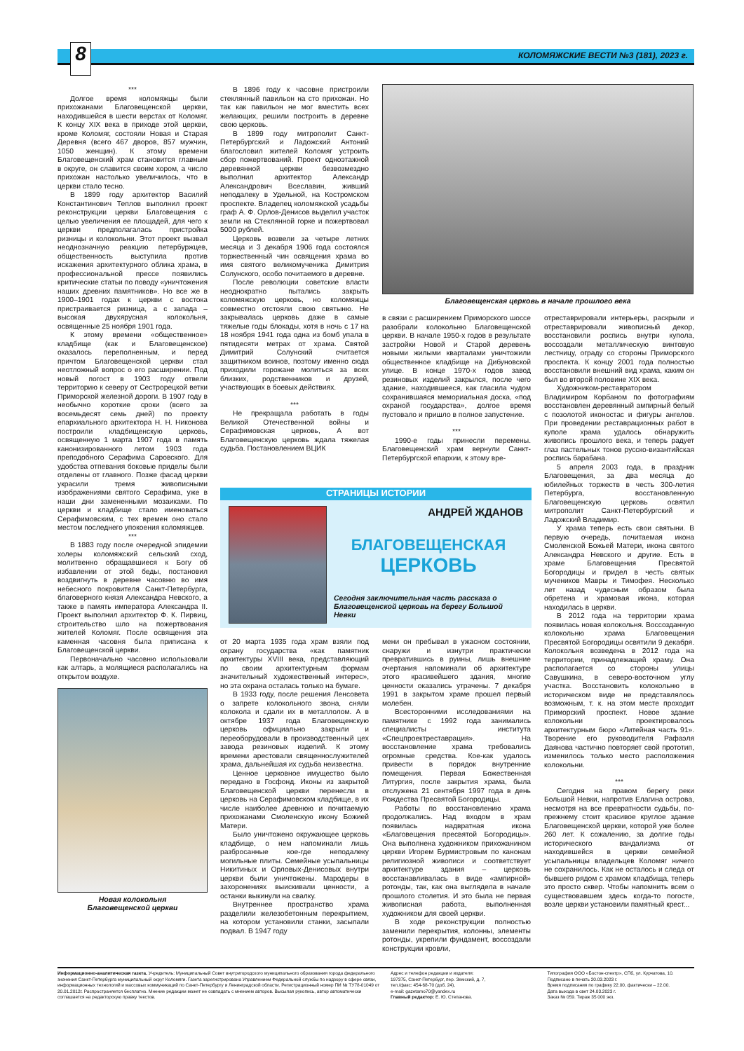8
КОЛОМЯЖСКИЕ ВЕСТИ №3 (181), 2023 г.
***
Долгое время коломяжцы были прихожанами Благовещенской церкви, находившейся в шести верстах от Коломяг. К концу XIX века в приходе этой церкви, кроме Коломяг, состояли Новая и Старая Деревня (всего 467 дворов, 857 мужчин, 1050 женщин). К этому времени Благовещенский храм становится главным в округе, он славится своим хором, а число прихожан настолько увеличилось, что в церкви стало тесно.
В 1899 году архитектор Василий Константинович Теплов выполнил проект реконструкции церкви Благовещения с целью увеличения ее площадей, для чего к церкви предполагалась пристройка ризницы и колокольни. Этот проект вызвал неоднозначную реакцию петербуржцев, общественность выступила против искажения архитектурного облика храма, в профессиональной прессе появились критические статьи по поводу «уничтожения наших древних памятников». Но все же в 1900–1901 годах к церкви с востока пристраивается ризница, а с запада – высокая двухярусная колокольня, освященные 25 ноября 1901 года.
К этому времени «общественное» кладбище (как и Благовещенское) оказалось переполненным, и перед причтом Благовещенской церкви стал неотложный вопрос о его расширении. Под новый погост в 1903 году отвели территорию к северу от Сестрорецкой ветки Приморской железной дороги. В 1907 году в необычно короткие сроки (всего за восемьдесят семь дней) по проекту епархиального архитектора Н. Н. Никонова построили кладбищенскую церковь, освященную 1 марта 1907 года в память канонизированного летом 1903 года преподобного Серафима Саровского. Для удобства отпевания боковые приделы были отделены от главного. Позже фасад церкви украсили тремя живописными изображениями святого Серафима, уже в наши дни замененными мозаиками. По церкви и кладбище стало именоваться Серафимовским, с тех времен оно стало местом последнего упокоения коломяжцев.
***
В 1883 году после очередной эпидемии холеры коломяжский сельский сход, молитвенно обращавшиеся к Богу об избавлении от этой беды, постановил воздвигнуть в деревне часовню во имя небесного покровителя Санкт-Петербурга, благоверного князя Александра Невского, а также в память императора Александра II. Проект выполнил архитектор Ф. К. Пирвиц, строительство шло на пожертвования жителей Коломяг. После освящения эта каменная часовня была приписана к Благовещенской церкви.
Первоначально часовню использовали как алтарь, а молящиеся располагались на открытом воздухе.
Новая колокольня
Благовещенской церкви
В 1896 году к часовне пристроили стеклянный павильон на сто прихожан. Но так как павильон не мог вместить всех желающих, решили построить в деревне свою церковь.
В 1899 году митрополит Санкт-Петербургский и Ладожский Антоний благословил жителей Коломяг устроить сбор пожертвований. Проект одноэтажной деревянной церкви безвозмездно выполнил архитектор Александр Александрович Всеславин, живший неподалеку в Удельной, на Костромском проспекте. Владелец коломяжской усадьбы граф А. Ф. Орлов-Денисов выделил участок земли на Стеклянной горке и пожертвовал 5000 рублей.
Церковь возвели за четыре летних месяца и 3 декабря 1906 года состоялся торжественный чин освящения храма во имя святого великомученика Димитрия Солунского, особо почитаемого в деревне.
После революции советские власти неоднократно пытались закрыть коломяжскую церковь, но коломяжцы совместно отстояли свою святыню. Не закрывалась церковь даже в самые тяжелые годы блокады, хотя в ночь с 17 на 18 ноября 1941 года одна из бомб упала в пятидесяти метрах от храма. Святой Димитрий Солунский считается защитником воинов, поэтому именно сюда приходили горожане молиться за всех близких, родственников и друзей, участвующих в боевых действиях.
***
Не прекращала работать в годы Великой Отечественной войны и Серафимовская церковь, А вот Благовещенскую церковь ждала тяжелая судьба. Постановлением ВЦИК
Благовещенская церковь в начале прошлого века
в связи с расширением Приморского шоссе разобрали колокольню Благовещенской церкви. В начале 1950-х годов в результате застройки Новой и Старой деревень новыми жилыми кварталами уничтожили общественное кладбище на Дибуновской улице. В конце 1970-х годов завод резиновых изделий закрылся, после чего здание, находившееся, как гласила чудом сохранившаяся мемориальная доска, «под охраной государства», долгое время пустовало и пришло в полное запустение.
***
1990-е годы принесли перемены. Благовещенский храм вернули Санкт-Петербургской епархии, к этому вре-
СТРАНИЦЫ ИСТОРИИ
АНДРЕЙ ЖДАНОВ
БЛАГОВЕЩЕНСКАЯ
ЦЕРКОВЬ
Сегодня заключительная часть рассказа о Благовещенской церковь на берегу Большой Невки
от 20 марта 1935 года храм взяли под охрану государства «как памятник архитектуры XVIII века, представляющий по своим архитектурным формам значительный художественный интерес», но эта охрана осталась только на бумаге.
В 1933 году, после решения Ленсовета о запрете колокольного звона, сняли колокола и сдали их в металлолом. А в октябре 1937 года Благовещенскую церковь официально закрыли и переоборудовали в производственный цех завода резиновых изделий. К этому времени арестовали священнослужителей храма, дальнейшая их судьба неизвестна.
Ценное церковное имущество было передано в Госфонд. Иконы из закрытой Благовещенской церкви перенесли в церковь на Серафимовском кладбище, в их числе наиболее древнюю и почитаемую прихожанами Смоленскую икону Божией Матери.
Было уничтожено окружающее церковь кладбище, о нем напоминали лишь разбросанные кое-где неподалеку могильные плиты. Семейные усыпальницы Никитиных и Орловых-Денисовых внутри церкви были уничтожены. Мародеры в захоронениях выискивали ценности, а останки выкинули на свалку.
Внутреннее пространство храма разделили железобетонным перекрытием, на котором установили станки, засыпали подвал. В 1947 году
мени он пребывал в ужасном состоянии, снаружи и изнутри практически превратившись в руины, лишь внешние очертания напоминали об архитектуре этого красивейшего здания, многие ценности оказались утрачены. 7 декабря 1991 в закрытом храме прошел первый молебен.
Всесторонними исследованиями на памятнике с 1992 года занимались специалисты института «Спецпроектреставрация». На восстановление храма требовались огромные средства. Кое-как удалось привести в порядок внутренние помещения. Первая Божественная Литургия, после закрытия храма, была отслужена 21 сентября 1997 года в день Рождества Пресвятой Богородицы.
Работы по восстановлению храма продолжались. Над входом в храм появилась надвратная икона «Благовещения пресвятой Богородицы». Она выполнена художником прихожанином церкви Игорем Бурмистровым по канонам религиозной живописи и соответствует архитектуре здания – церковь восстанавливалась в виде «ампирной» ротонды, так, как она выглядела в начале прошлого столетия. И это была не первая живописная работа, выполненная художником для своей церкви.
В ходе реконструкции полностью заменили перекрытия, колонны, элементы ротонды, укрепили фундамент, воссоздали конструкции кровли,
отреставрировали интерьеры, раскрыли и отреставрировали живописный декор, восстановили роспись внутри купола, воссоздали металлическую винтовую лестницу, ограду со стороны Приморского проспекта. К концу 2001 года полностью восстановили внешний вид храма, каким он был во второй половине XIX века.
Художником-реставратором Владимиром Корбаном по фотографиям восстановлен деревянный ампирный белый с позолотой иконостас и фигуры ангелов. При проведении реставрационных работ в куполе храма удалось обнаружить живопись прошлого века, и теперь радует глаз пастельных тонов русско-византийская роспись барабана.
5 апреля 2003 года, в праздник Благовещения, за два месяца до юбилейных торжеств в честь 300-летия Петербурга, восстановленную Благовещенскую церковь освятил митрополит Санкт-Петербургский и Ладожский Владимир.
У храма теперь есть свои святыни. В первую очередь, почитаемая икона Смоленской Божьей Матери, икона святого Александра Невского и другие. Есть в храме Благовещения Пресвятой Богородицы и придел в честь святых мучеников Мавры и Тимофея. Несколько лет назад чудесным образом была обретена и храмовая икона, которая находилась в церкви.
В 2012 года на территории храма появилась новая колокольня. Воссозданную колокольню храма Благовещения Пресвятой Богородицы освятили 9 декабря. Колокольня возведена в 2012 года на территории, принадлежащей храму. Она располагается со стороны улицы Савушкина, в северо-восточном углу участка. Восстановить колокольню в историческом виде не представлялось возможным, т. к. на этом месте проходит Приморский проспект. Новое здание колокольни проектировалось архитектурным бюро «Литейная часть 91». Творение его руководителя Рафаэля Даянова частично повторяет свой прототип, изменилось только место расположения колокольни.
***
Сегодня на правом берегу реки Большой Невки, напротив Елагина острова, несмотря на все превратности судьбы, по-прежнему стоит красивое круглое здание Благовещенской церкви, которой уже более 260 лет. К сожалению, за долгие годы исторического вандализма от находившейся в церкви семейной усыпальницы владельцев Коломяг ничего не сохранилось. Как не осталось и следа от бывшего рядом с храмом кладбища, теперь это просто сквер. Чтобы напомнить всем о существовавшем здесь когда-то погосте, возле церкви установили памятный крест...
Информационно-аналитическая газета. Учредитель: Муниципальный Совет внутригородского муниципального образования города федерального значения Санкт-Петербурга муниципальный округ Коломяги. Газета зарегистрирована Управлением Федеральной службы по надзору в сфере связи, информационных технологий и массовых коммуникаций по Санкт-Петербургу и Ленинградской области. Регистрационный номер ПИ № ТУ78-01049 от 20.01.2012г. Распространяется бесплатно. Мнение редакции может не совпадать с мнением авторов. Высылая рукопись, автор автоматически соглашается на редакторскую правку текстов.
Адрес и телефон редакции и издателя:
197375, Санкт-Петербург, пер. Земский, д. 7,
тел./факс: 454-68-70 (доб. 24),
e-mail: gazetamo70@yandex.ru
Главный редактор: Е. Ю. Степанова.
Типография ООО «Бостон-спектр», СПб, ул. Курчатова, 10.
Подписано в печать 20.03.2023 г.
Время подписания по графику 22.00, фактически – 22.00.
Дата выхода в свет 24.03.2023 г.
Заказ № 059. Тираж 35 000 экз.